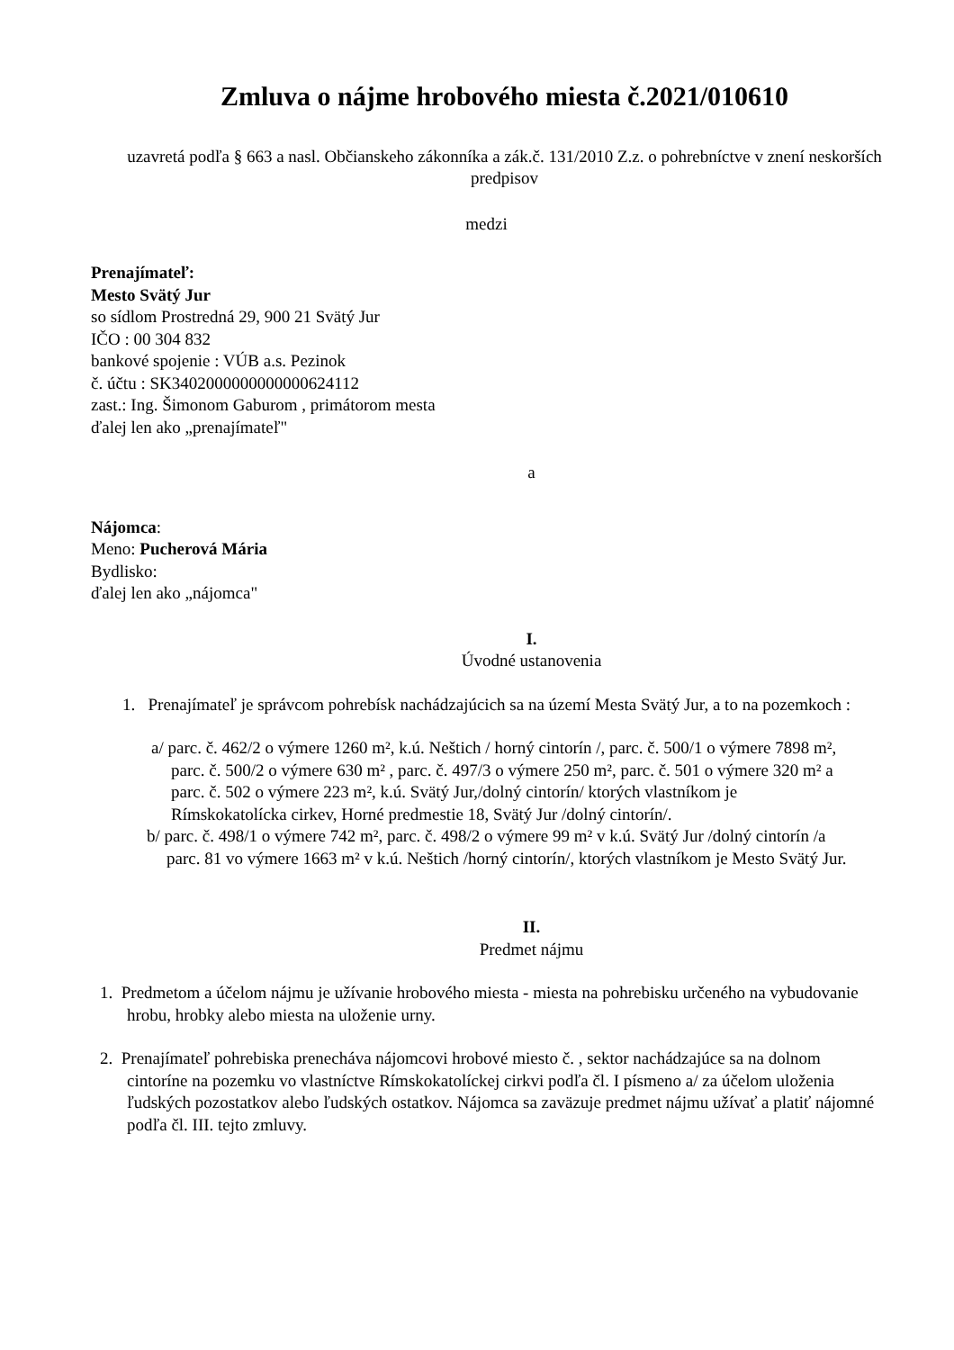Zmluva o nájme hrobového miesta č.2021/010610
uzavretá podľa § 663 a nasl. Občianskeho zákonníka a zák.č. 131/2010 Z.z. o pohrebníctve v znení neskorších predpisov
medzi
Prenajímateľ:
Mesto Svätý Jur
so sídlom Prostredná 29, 900 21 Svätý Jur
IČO : 00 304 832
bankové spojenie : VÚB a.s. Pezinok
č. účtu : SK3402000000000000624112
zast.: Ing. Šimonom Gaburom , primátorom mesta
ďalej len ako „prenajímateľ"
a
Nájomca:
Meno: Pucherová Mária
Bydlisko:
ďalej len ako „nájomca"
I.
Úvodné ustanovenia
1. Prenajímateľ je správcom pohrebísk nachádzajúcich sa na území Mesta Svätý Jur, a to na pozemkoch :
a/ parc. č. 462/2 o výmere 1260 m², k.ú. Neštich / horný cintorín /, parc. č. 500/1 o výmere 7898 m², parc. č. 500/2 o výmere 630 m² , parc. č. 497/3 o výmere 250 m², parc. č. 501 o výmere 320 m² a parc. č. 502 o výmere 223 m², k.ú. Svätý Jur,/dolný cintorín/ ktorých vlastníkom je Rímskokatolícka cirkev, Horné predmestie 18, Svätý Jur /dolný cintorín/.
b/ parc. č. 498/1 o výmere 742 m², parc. č. 498/2 o výmere 99 m² v k.ú. Svätý Jur /dolný cintorín /a parc. 81 vo výmere 1663 m² v k.ú. Neštich /horný cintorín/, ktorých vlastníkom je Mesto Svätý Jur.
II.
Predmet nájmu
1. Predmetom a účelom nájmu je užívanie hrobového miesta - miesta na pohrebisku určeného na vybudovanie hrobu, hrobky alebo miesta na uloženie urny.
2. Prenajímateľ pohrebiska prenecháva nájomcovi hrobové miesto č. , sektor nachádzajúce sa na dolnom cintoríne na pozemku vo vlastníctve Rímskokatolíckej cirkvi podľa čl. I písmeno a/ za účelom uloženia ľudských pozostatkov alebo ľudských ostatkov. Nájomca sa zaväzuje predmet nájmu užívať a platiť nájomné podľa čl. III. tejto zmluvy.